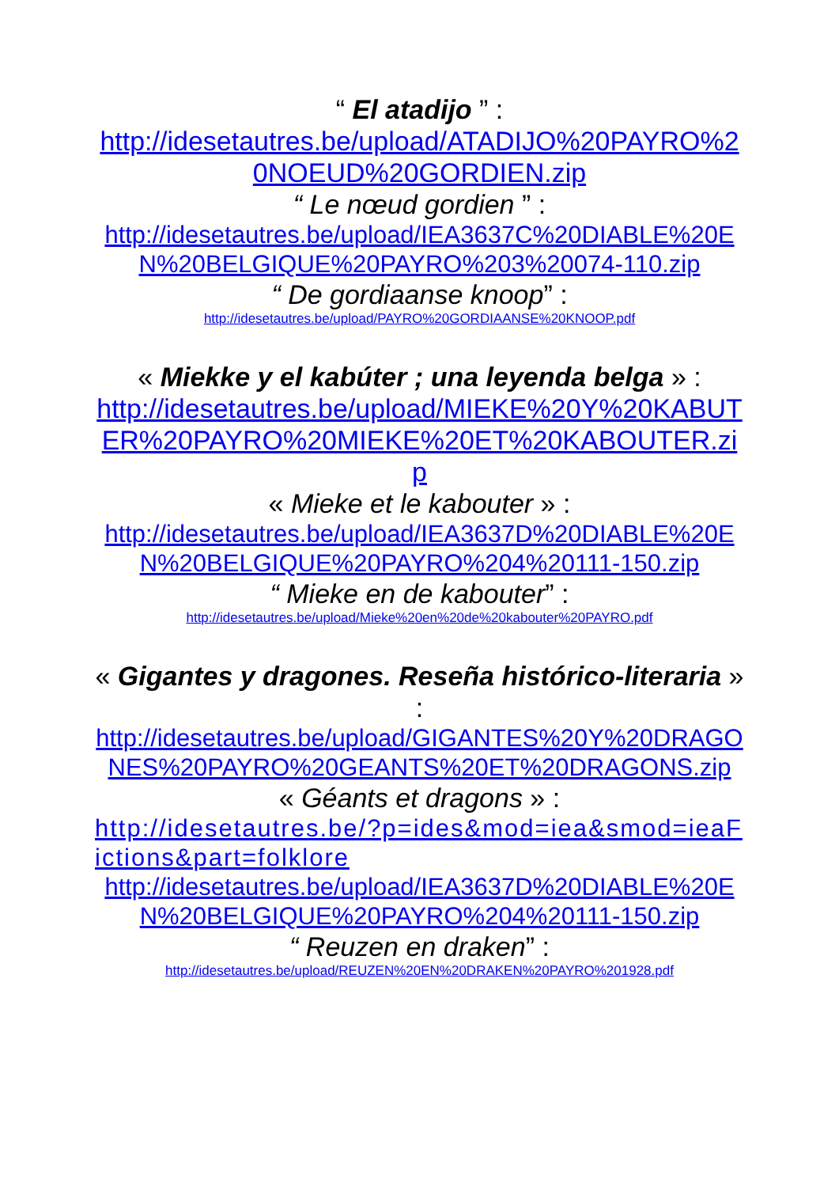“ El atadijo ” :
http://idesetautres.be/upload/ATADIJO%20PAYRO%20NOEUD%20GORDIEN.zip
“ Le nœud gordien ” :
http://idesetautres.be/upload/IEA3637C%20DIABLE%20EN%20BELGIQUE%20PAYRO%203%20074-110.zip
“ De gordiaanse knoop” :
http://idesetautres.be/upload/PAYRO%20GORDIAANSE%20KNOOP.pdf
« Miekke y el kabúter ; una leyenda belga » :
http://idesetautres.be/upload/MIEKE%20Y%20KABUTER%20PAYRO%20MIEKE%20ET%20KABOUTER.zip
« Mieke et le kabouter » :
http://idesetautres.be/upload/IEA3637D%20DIABLE%20EN%20BELGIQUE%20PAYRO%204%20111-150.zip
“ Mieke en de kabouter” :
http://idesetautres.be/upload/Mieke%20en%20de%20kabouter%20PAYRO.pdf
« Gigantes y dragones. Reseña histórico-literaria » :
http://idesetautres.be/upload/GIGANTES%20Y%20DRAGONES%20PAYRO%20GEANTS%20ET%20DRAGONS.zip
« Géants et dragons » :
http://idesetautres.be/?p=ides&mod=iea&smod=ieaFictions&part=folklore
http://idesetautres.be/upload/IEA3637D%20DIABLE%20EN%20BELGIQUE%20PAYRO%204%20111-150.zip
“ Reuzen en draken” :
http://idesetautres.be/upload/REUZEN%20EN%20DRAKEN%20PAYRO%201928.pdf